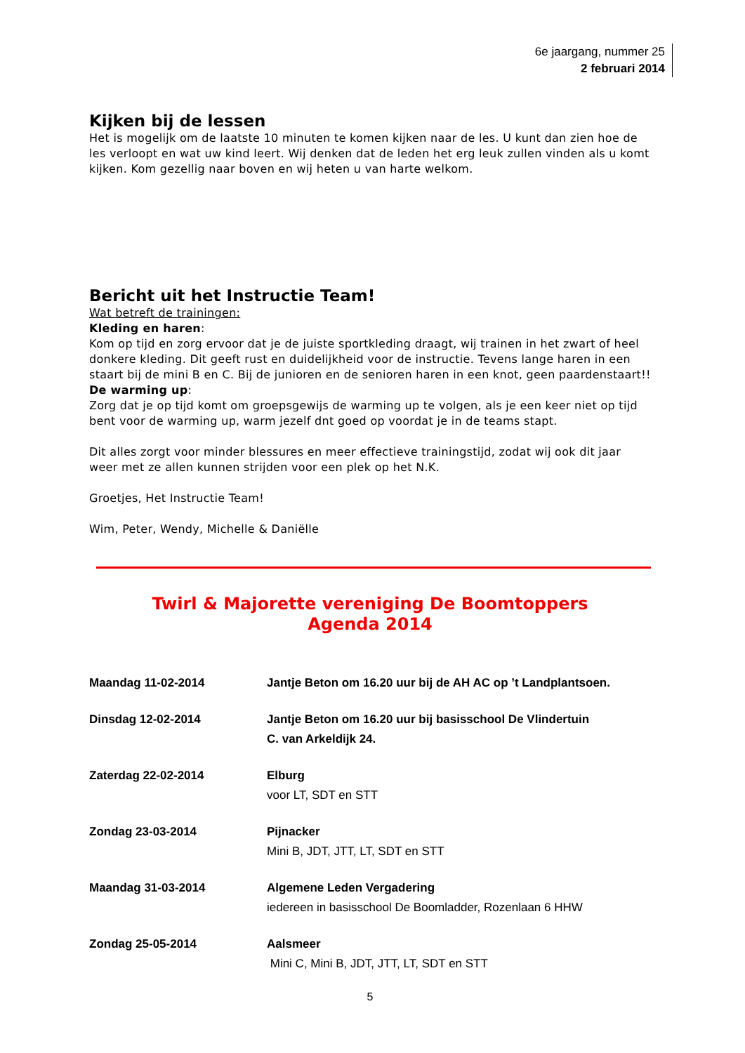6e jaargang, nummer 25
2 februari 2014
Kijken bij de lessen
Het is mogelijk om de laatste 10 minuten te komen kijken naar de les. U kunt dan zien hoe de les verloopt en wat uw kind leert. Wij denken dat de leden het erg leuk zullen vinden als u komt kijken. Kom gezellig naar boven en wij heten u van harte welkom.
Bericht uit het Instructie Team!
Wat betreft de trainingen:
Kleding en haren:
Kom op tijd en zorg ervoor dat je de juiste sportkleding draagt, wij trainen in het zwart of heel donkere kleding. Dit geeft rust en duidelijkheid voor de instructie. Tevens lange haren in een staart bij de mini B en C. Bij de junioren en de senioren haren in een knot, geen paardenstaart!!
De warming up:
Zorg dat je op tijd komt om groepsgewijs de warming up te volgen, als je een keer niet op tijd bent voor de warming up, warm jezelf dnt goed op voordat je in de teams stapt.
Dit alles zorgt voor minder blessures en meer effectieve trainingstijd, zodat wij ook dit jaar weer met ze allen kunnen strijden voor een plek op het N.K.
Groetjes, Het Instructie Team!
Wim, Peter, Wendy, Michelle & Daniëlle
Twirl & Majorette vereniging De Boomtoppers
Agenda 2014
| Maandag 11-02-2014 | Jantje Beton om 16.20 uur bij de AH AC op ’t Landplantsoen. |
| Dinsdag 12-02-2014 | Jantje Beton om 16.20 uur bij basisschool De Vlindertuin C. van Arkeldijk 24. |
| Zaterdag 22-02-2014 | Elburg voor LT, SDT en STT |
| Zondag 23-03-2014 | Pijnacker Mini B, JDT, JTT, LT, SDT en STT |
| Maandag 31-03-2014 | Algemene Leden Vergadering iedereen in basisschool De Boomladder, Rozenlaan 6 HHW |
| Zondag 25-05-2014 | Aalsmeer Mini C, Mini B, JDT, JTT, LT, SDT en STT |
5